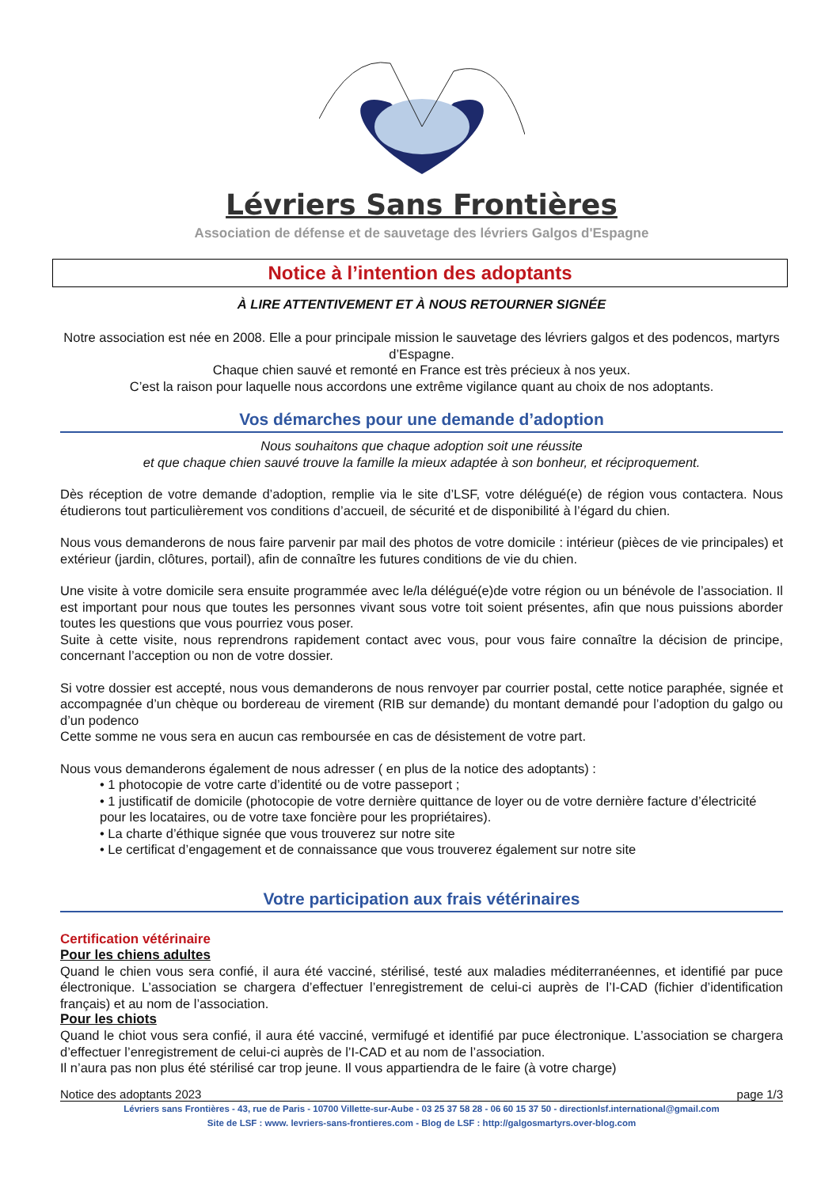Lévriers Sans Frontières
Association de défense et de sauvetage des lévriers Galgos d'Espagne
Notice à l’intention des adoptants
À LIRE ATTENTIVEMENT ET À NOUS RETOURNER SIGNÉE
Notre association est née en 2008. Elle a pour principale mission le sauvetage des lévriers galgos et des podencos, martyrs d’Espagne.
Chaque chien sauvé et remonté en France est très précieux à nos yeux.
C’est la raison pour laquelle nous accordons une extrême vigilance quant au choix de nos adoptants.
Vos démarches pour une demande d’adoption
Nous souhaitons que chaque adoption soit une réussite
et que chaque chien sauvé trouve la famille la mieux adaptée à son bonheur, et réciproquement.
Dès réception de votre demande d’adoption, remplie via le site d’LSF, votre délégué(e) de région vous contactera. Nous étudierons tout particulièrement vos conditions d’accueil, de sécurité et de disponibilité à l’égard du chien.
Nous vous demanderons de nous faire parvenir par mail des photos de votre domicile : intérieur (pièces de vie principales) et extérieur (jardin, clôtures, portail), afin de connaître les futures conditions de vie du chien.
Une visite à votre domicile sera ensuite programmée avec le/la délégué(e)de votre région ou un bénévole de l’association. Il est important pour nous que toutes les personnes vivant sous votre toit soient présentes, afin que nous puissions aborder toutes les questions que vous pourriez vous poser.
Suite à cette visite, nous reprendrons rapidement contact avec vous, pour vous faire connaître la décision de principe, concernant l’acception ou non de votre dossier.
Si votre dossier est accepté, nous vous demanderons de nous renvoyer par courrier postal, cette notice paraphée, signée et accompagnée d’un chèque ou bordereau de virement (RIB sur demande) du montant demandé pour l’adoption du galgo ou d’un podenco
Cette somme ne vous sera en aucun cas remboursée en cas de désistement de votre part.
Nous vous demanderons également de nous adresser ( en plus de la notice des adoptants) :
• 1 photocopie de votre carte d’identité ou de votre passeport ;
• 1 justificatif de domicile (photocopie de votre dernière quittance de loyer ou de votre dernière facture d’électricité pour les locataires, ou de votre taxe foncière pour les propriétaires).
• La charte d’éthique signée que vous trouverez sur notre site
• Le certificat d’engagement et de connaissance que vous trouverez également sur notre site
Votre participation aux frais vétérinaires
Certification vétérinaire
Pour les chiens adultes
Quand le chien vous sera confié, il aura été vacciné, stérilisé, testé aux maladies méditerranéennes, et identifié par puce électronique. L’association se chargera d’effectuer l’enregistrement de celui-ci auprès de l’I-CAD (fichier d’identification français) et au nom de l’association.
Pour les chiots
Quand le chiot vous sera confié, il aura été vacciné, vermifugé et identifié par puce électronique. L’association se chargera d’effectuer l’enregistrement de celui-ci auprès de l’I-CAD et au nom de l’association.
Il n’aura pas non plus été stérilisé car trop jeune. Il vous appartiendra de le faire (à votre charge)
Notice des adoptants 2023 page 1/3
Lévriers sans Frontières - 43, rue de Paris - 10700 Villette-sur-Aube - 03 25 37 58 28 - 06 60 15 37 50 - directionlsf.international@gmail.com
Site de LSF : www. levriers-sans-frontieres.com - Blog de LSF : http://galgosmartyrs.over-blog.com